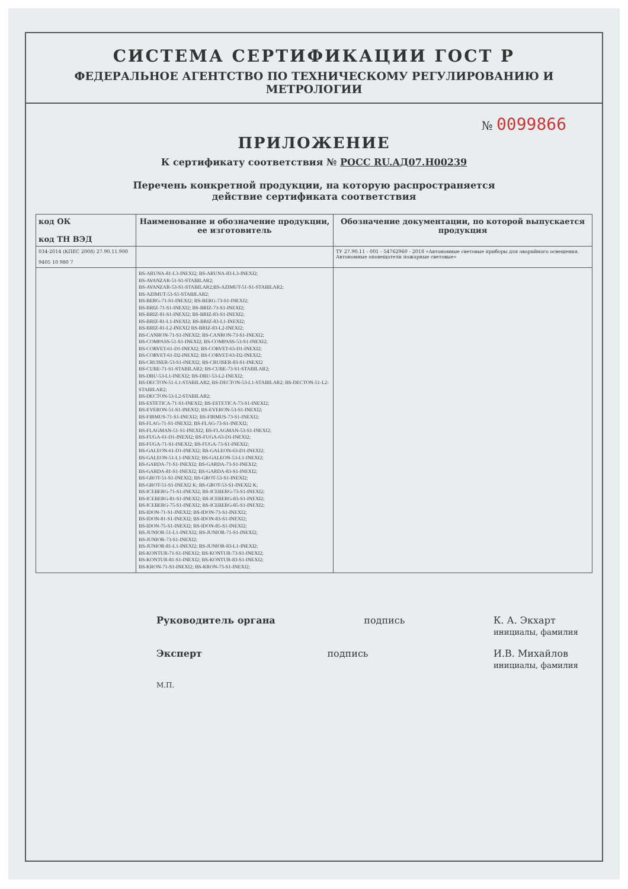СИСТЕМА СЕРТИФИКАЦИИ ГОСТ Р
ФЕДЕРАЛЬНОЕ АГЕНТСТВО ПО ТЕХНИЧЕСКОМУ РЕГУЛИРОВАНИЮ И МЕТРОЛОГИИ
№ 0099866
ПРИЛОЖЕНИЕ
К сертификату соответствия № РОСС RU.АД07.Н00239
Перечень конкретной продукции, на которую распространяется
действие сертификата соответствия
| код ОК код ТН ВЭД | Наименование и обозначение продукции, ее изготовитель | Обозначение документации, по которой выпускается продукция |
| --- | --- | --- |
| 034-2014 (КПЕС 2008) 27.90.11.900 9405 10 980 7 | | ТУ 27.90.11 - 001 - 54762960 - 2018 «Автономные световые приборы для аварийного освещения. Автономные оповещатели пожарные световые» |
| | BS-ARUNA-81-L3-INEXI2; BS-ARUNA-83-L3-INEXI2; BS-AVANZAR-51-S1-STABILAR2; BS-AVANZAR-53-S1-STABILAR2;BS-AZIMUT-51-S1-STABILAR2; BS-AZIMUT-53-S1-STABILAR2; BS-BERG-71-S1-INEXI2; BS-BERG-73-S1-INEXI2; BS-BRIZ-71-S1-INEXI2; BS-BRIZ-73-S1-INEXI2; BS-BRIZ-81-S1-INEXI2; BS-BRIZ-83-S1-INEXI2; BS-BRIZ-81-L1-INEXI2; BS-BRIZ-83-L1-INEXI2; BS-BRIZ-81-L2-INEXI2 BS-BRIZ-83-L2-INEXI2; BS-CANRON-71-S1-INEXI2; BS-CANRON-73-S1-INEXI2; BS-COMPASS-51-S1-INEXI2; BS-COMPASS-53-S1-INEXI2; BS-CORVET-61-D1-INEXI2; BS-CORVET-63-D1-INEXI2; BS-CORVET-61-D2-INEXI2; BS-CORVET-63-D2-INEXI2; BS-CRUISER-53-S1-INEXI2; BS-CRUISER-83-S1-INEXI2 BS-CUBE-71-S1-STABILAR2; BS-CUBE-73-S1-STABILAR2; BS-DBU-53-L1-INEXI2; BS-DBU-53-L2-INEXI2; BS-DECTON-51-L1-STABILAR2; BS-DECTON-53-L1-STABILAR2; BS-DECTON-51-L2-STABILAR2; BS-DECTON-53-L2-STABILAR2; BS-ESTETICA-71-S1-INEXI2; BS-ESTETICA-73-S1-INEXI2; BS-EVERON-51-S1-INEXI2; BS-EVERON-53-S1-INEXI2; BS-FIRMUS-71-S1-INEXI2; BS-FIRMUS-73-S1-INEXI2; BS-FLAG-71-S1-INEXI2; BS-FLAG-73-S1-INEXI2; BS-FLAGMAN-51-S1-INEXI2; BS-FLAGMAN-53-S1-INEXI2; BS-FUGA-61-D1-INEXI2; BS-FUGA-63-D1-INEXI2; BS-FUGA-71-S1-INEXI2; BS-FUGA-73-S1-INEXI2; BS-GALEON-61-D1-INEXI2; BS-GALEON-63-D1-INEXI2; BS-GALEON-51-L1-INEXI2; BS-GALEON-53-L1-INEXI2; BS-GARDA-71-S1-INEXI2; BS-GARDA-73-S1-INEXI2; BS-GARDA-81-S1-INEXI2; BS-GARDA-83-S1-INEXI2; BS-GROT-51-S1-INEXI2; BS-GROT-53-S1-INEXI2; BS-GROT-51-S1-INEXI2 K; BS-GROT-53-S1-INEXI2 K; BS-ICEBERG-71-S1-INEXI2; BS-ICEBERG-73-S1-INEXI2; BS-ICEBERG-81-S1-INEXI2; BS-ICEBERG-83-S1-INEXI2; BS-ICEBERG-75-S1-INEXI2; BS-ICEBERG-85-S1-INEXI2; BS-IDON-71-S1-INEXI2; BS-IDON-73-S1-INEXI2; BS-IDON-81-S1-INEXI2; BS-IDON-83-S1-INEXI2; BS-IDON-75-S1-INEXI2; BS-IDON-85-S1-INEXI2; BS-JUNIOR-51-L1-INEXI2; BS-JUNIOR-71-S1-INEXI2; BS-JUNIOR-73-S1-INEXI2; BS-JUNIOR-81-L1-INEXI2; BS-JUNIOR-83-L1-INEXI2; BS-KONTUR-71-S1-INEXI2; BS-KONTUR-73-S1-INEXI2; BS-KONTUR-81-S1-INEXI2; BS-KONTUR-83-S1-INEXI2; BS-KRON-71-S1-INEXI2; BS-KRON-73-S1-INEXI2; | |
Руководитель органа подпись К. А. Экхарт
инициалы, фамилия
Эксперт подпись И.В. Михайлов
инициалы, фамилия
М.П.